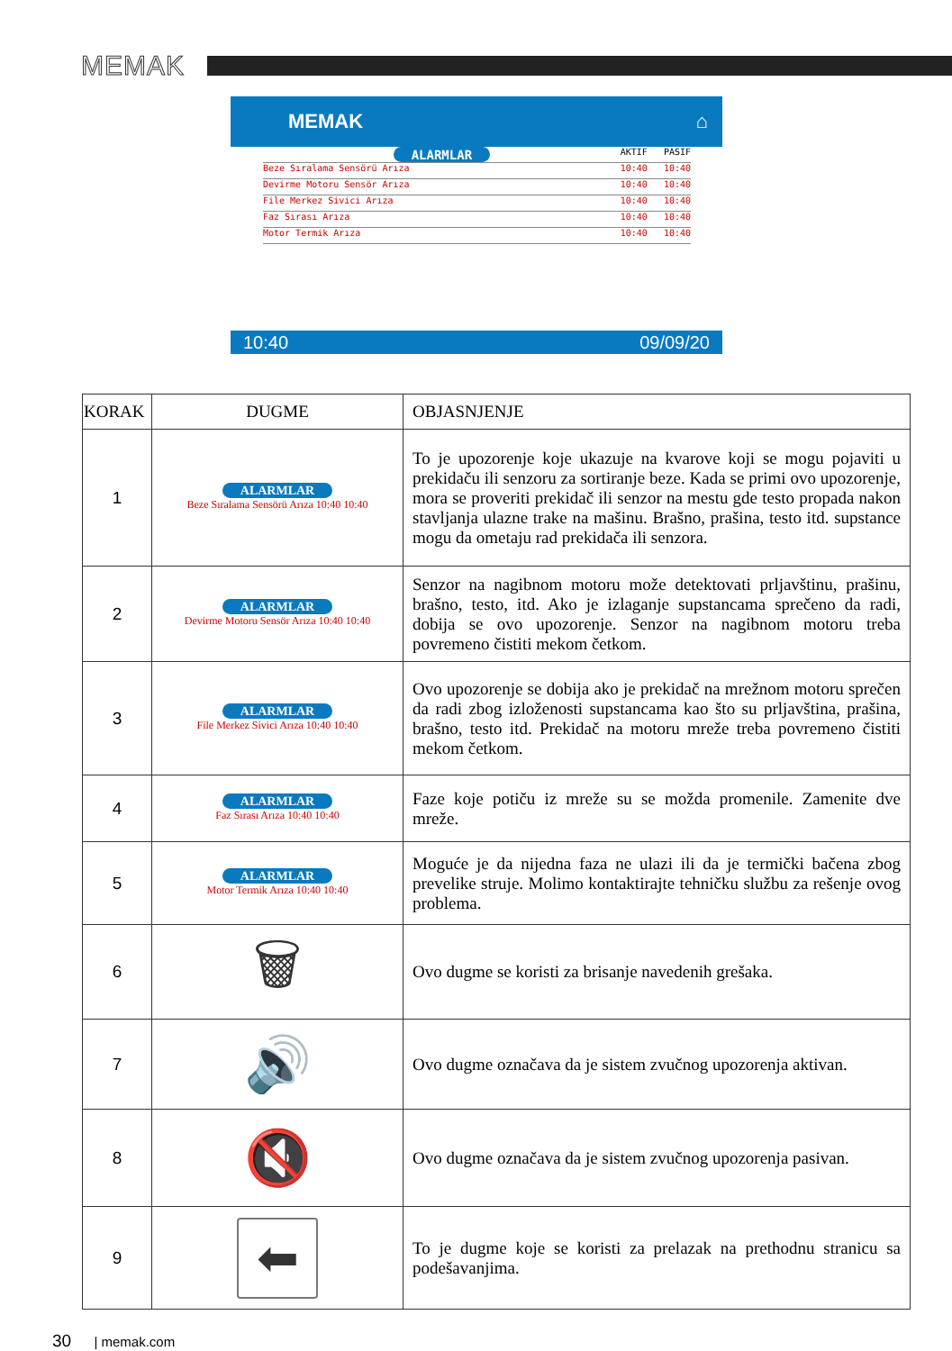MEMAK
MEMAK ⌂
ALARMLAR AKTIF PASIF
Beze Sıralama Sensörü Arıza 10:40 10:40
Devirme Motoru Sensör Arıza 10:40 10:40
File Merkez Sivici Arıza 10:40 10:40
Faz Sırası Arıza 10:40 10:40
Motor Termik Arıza 10:40 10:40
10:40 09/09/20
| KORAK | DUGME | OBJASNJENJE |
| --- | --- | --- |
| 1 | ALARMLAR Beze Sıralama Sensörü Arıza 10:40 10:40 | To je upozorenje koje ukazuje na kvarove koji se mogu pojaviti u prekidaču ili senzoru za sortiranje beze. Kada se primi ovo upozorenje, mora se proveriti prekidač ili senzor na mestu gde testo propada nakon stavljanja ulazne trake na mašinu. Brašno, prašina, testo itd. supstance mogu da ometaju rad prekidača ili senzora. |
| 2 | ALARMLAR Devirme Motoru Sensör Arıza 10:40 10:40 | Senzor na nagibnom motoru može detektovati prljavštinu, prašinu, brašno, testo, itd. Ako je izlaganje supstancama sprečeno da radi, dobija se ovo upozorenje. Senzor na nagibnom motoru treba povremeno čistiti mekom četkom. |
| 3 | ALARMLAR File Merkez Sivici Arıza 10:40 10:40 | Ovo upozorenje se dobija ako je prekidač na mrežnom motoru sprečen da radi zbog izloženosti supstancama kao što su prljavština, prašina, brašno, testo itd. Prekidač na motoru mreže treba povremeno čistiti mekom četkom. |
| 4 | ALARMLAR Faz Sırası Arıza 10:40 10:40 | Faze koje potiču iz mreže su se možda promenile. Zamenite dve mreže. |
| 5 | ALARMLAR Motor Termik Arıza 10:40 10:40 | Moguće je da nijedna faza ne ulazi ili da je termički bačena zbog prevelike struje. Molimo kontaktirajte tehničku službu za rešenje ovog problema. |
| 6 | 🗑 | Ovo dugme se koristi za brisanje navedenih grešaka. |
| 7 | 🔊 | Ovo dugme označava da je sistem zvučnog upozorenja aktivan. |
| 8 | 🔇 | Ovo dugme označava da je sistem zvučnog upozorenja pasivan. |
| 9 | ⬅ | To je dugme koje se koristi za prelazak na prethodnu stranicu sa podešavanjima. |
30 | memak.com